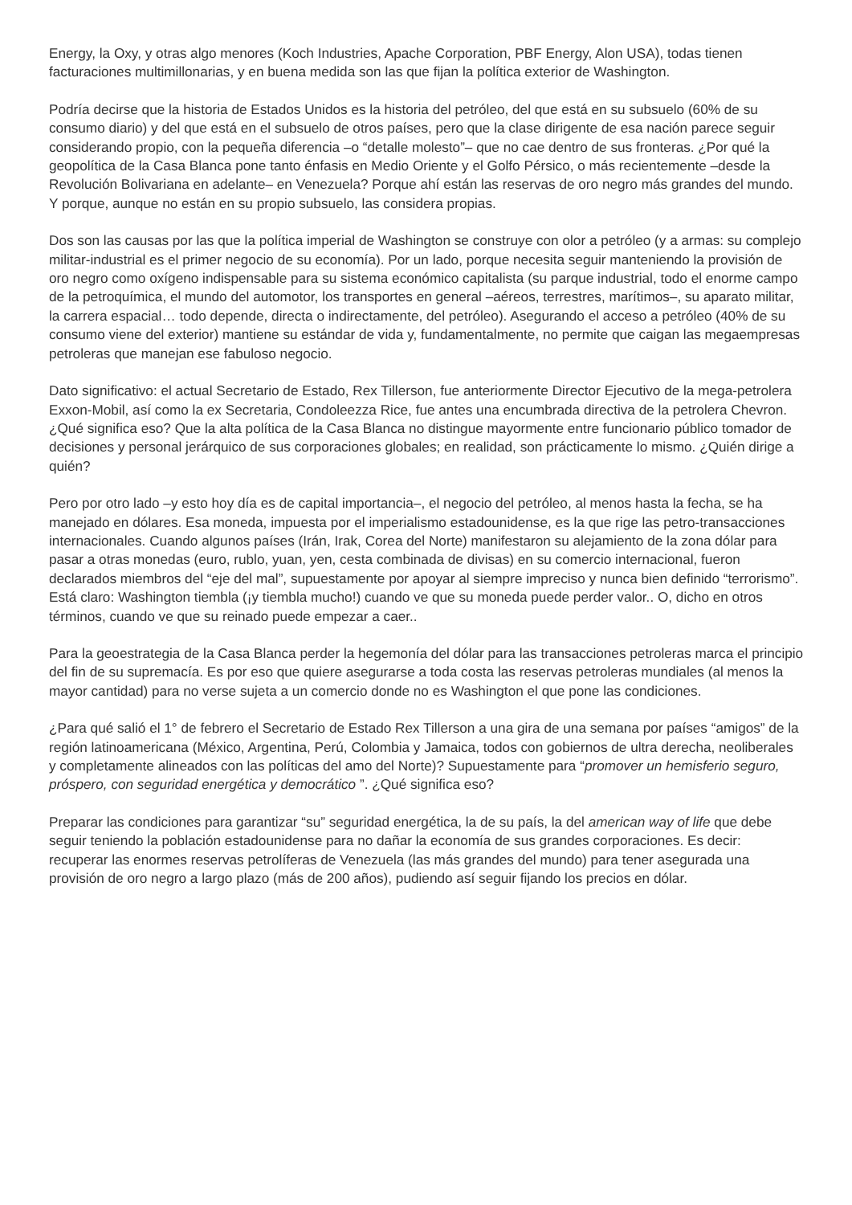Energy, la Oxy, y otras algo menores (Koch Industries, Apache Corporation, PBF Energy, Alon USA), todas tienen facturaciones multimillonarias, y en buena medida son las que fijan la política exterior de Washington.
Podría decirse que la historia de Estados Unidos es la historia del petróleo, del que está en su subsuelo (60% de su consumo diario) y del que está en el subsuelo de otros países, pero que la clase dirigente de esa nación parece seguir considerando propio, con la pequeña diferencia –o “detalle molesto”– que no cae dentro de sus fronteras. ¿Por qué la geopolítica de la Casa Blanca pone tanto énfasis en Medio Oriente y el Golfo Pérsico, o más recientemente –desde la Revolución Bolivariana en adelante– en Venezuela? Porque ahí están las reservas de oro negro más grandes del mundo. Y porque, aunque no están en su propio subsuelo, las considera propias.
Dos son las causas por las que la política imperial de Washington se construye con olor a petróleo (y a armas: su complejo militar-industrial es el primer negocio de su economía). Por un lado, porque necesita seguir manteniendo la provisión de oro negro como oxígeno indispensable para su sistema económico capitalista (su parque industrial, todo el enorme campo de la petroquímica, el mundo del automotor, los transportes en general –aéreos, terrestres, marítimos–, su aparato militar, la carrera espacial… todo depende, directa o indirectamente, del petróleo). Asegurando el acceso a petróleo (40% de su consumo viene del exterior) mantiene su estándar de vida y, fundamentalmente, no permite que caigan las megaempresas petroleras que manejan ese fabuloso negocio.
Dato significativo: el actual Secretario de Estado, Rex Tillerson, fue anteriormente Director Ejecutivo de la mega-petrolera Exxon-Mobil, así como la ex Secretaria, Condoleezza Rice, fue antes una encumbrada directiva de la petrolera Chevron. ¿Qué significa eso? Que la alta política de la Casa Blanca no distingue mayormente entre funcionario público tomador de decisiones y personal jerárquico de sus corporaciones globales; en realidad, son prácticamente lo mismo. ¿Quién dirige a quién?
Pero por otro lado –y esto hoy día es de capital importancia–, el negocio del petróleo, al menos hasta la fecha, se ha manejado en dólares. Esa moneda, impuesta por el imperialismo estadounidense, es la que rige las petro-transacciones internacionales. Cuando algunos países (Irán, Irak, Corea del Norte) manifestaron su alejamiento de la zona dólar para pasar a otras monedas (euro, rublo, yuan, yen, cesta combinada de divisas) en su comercio internacional, fueron declarados miembros del “eje del mal”, supuestamente por apoyar al siempre impreciso y nunca bien definido “terrorismo”. Está claro: Washington tiembla (¡y tiembla mucho!) cuando ve que su moneda puede perder valor.. O, dicho en otros términos, cuando ve que su reinado puede empezar a caer..
Para la geoestrategia de la Casa Blanca perder la hegemonía del dólar para las transacciones petroleras marca el principio del fin de su supremacía. Es por eso que quiere asegurarse a toda costa las reservas petroleras mundiales (al menos la mayor cantidad) para no verse sujeta a un comercio donde no es Washington el que pone las condiciones.
¿Para qué salió el 1° de febrero el Secretario de Estado Rex Tillerson a una gira de una semana por países “amigos” de la región latinoamericana (México, Argentina, Perú, Colombia y Jamaica, todos con gobiernos de ultra derecha, neoliberales y completamente alineados con las políticas del amo del Norte)? Supuestamente para “promover un hemisferio seguro, próspero, con seguridad energética y democrático ”. ¿Qué significa eso?
Preparar las condiciones para garantizar “su” seguridad energética, la de su país, la del american way of life que debe seguir teniendo la población estadounidense para no dañar la economía de sus grandes corporaciones. Es decir: recuperar las enormes reservas petrolíferas de Venezuela (las más grandes del mundo) para tener asegurada una provisión de oro negro a largo plazo (más de 200 años), pudiendo así seguir fijando los precios en dólar.